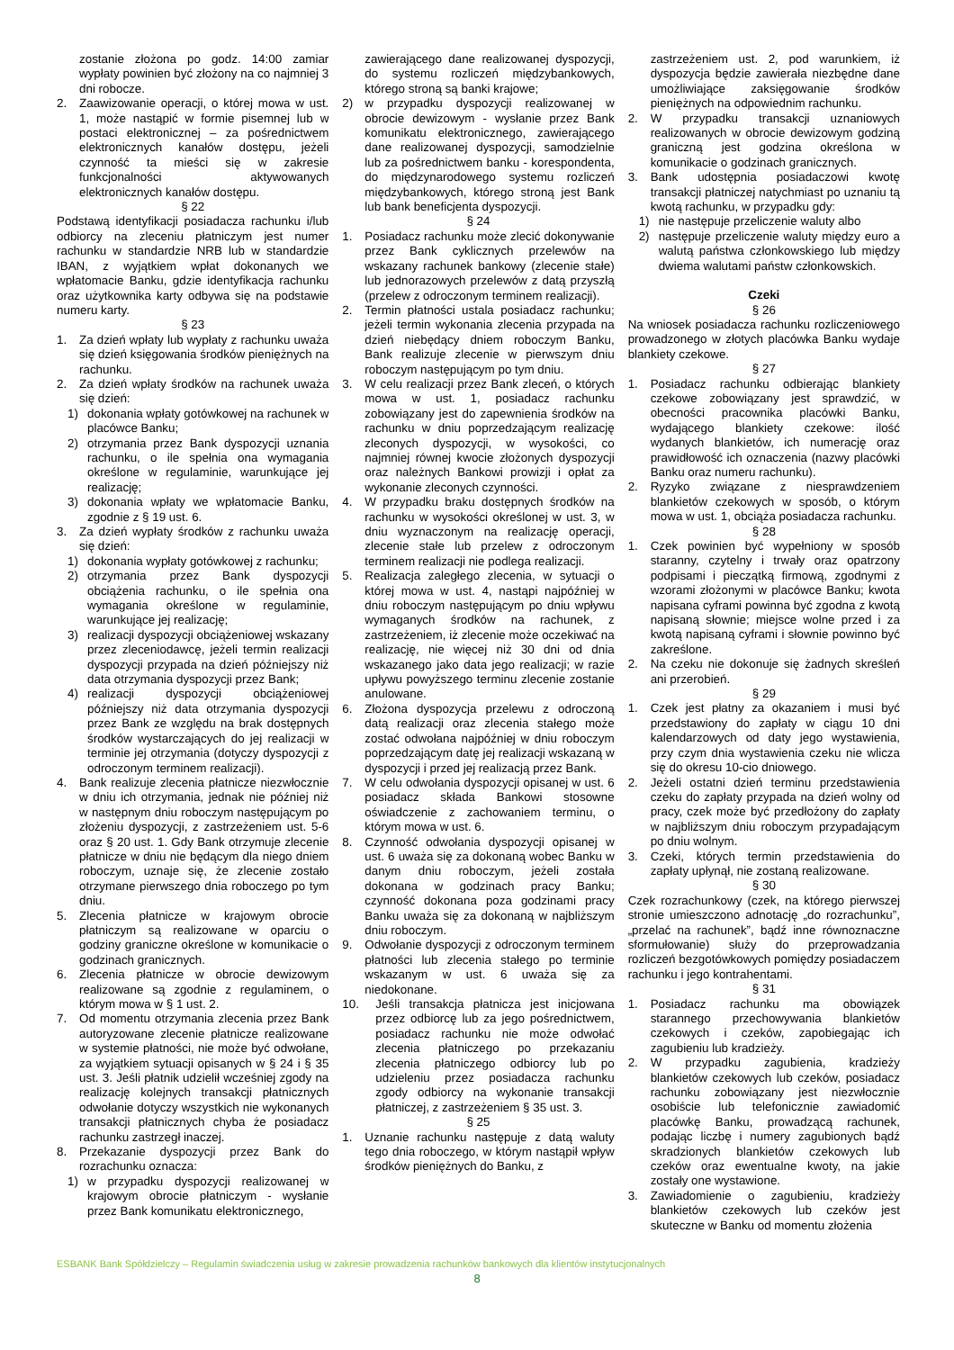zostanie złożona po godz. 14:00 zamiar wypłaty powinien być złożony na co najmniej 3 dni robocze.
2. Zaawizowanie operacji, o której mowa w ust. 1, może nastąpić w formie pisemnej lub w postaci elektronicznej – za pośrednictwem elektronicznych kanałów dostępu, jeżeli czynność ta mieści się w zakresie funkcjonalności aktywowanych elektronicznych kanałów dostępu.
§ 22
Podstawą identyfikacji posiadacza rachunku i/lub odbiorcy na zleceniu płatniczym jest numer rachunku w standardzie NRB lub w standardzie IBAN, z wyjątkiem wpłat dokonanych we wpłatomacie Banku, gdzie identyfikacja rachunku oraz użytkownika karty odbywa się na podstawie numeru karty.
§ 23
1. Za dzień wpłaty lub wypłaty z rachunku uważa się dzień księgowania środków pieniężnych na rachunku.
2. Za dzień wpłaty środków na rachunek uważa się dzień:
1) dokonania wpłaty gotówkowej na rachunek w placówce Banku;
2) otrzymania przez Bank dyspozycji uznania rachunku, o ile spełnia ona wymagania określone w regulaminie, warunkujące jej realizację;
3) dokonania wpłaty we wpłatomacie Banku, zgodnie z § 19 ust. 6.
3. Za dzień wypłaty środków z rachunku uważa się dzień:
1) dokonania wypłaty gotówkowej z rachunku;
2) otrzymania przez Bank dyspozycji obciążenia rachunku, o ile spełnia ona wymagania określone w regulaminie, warunkujące jej realizację;
3) realizacji dyspozycji obciążeniowej wskazany przez zleceniodawcę, jeżeli termin realizacji dyspozycji przypada na dzień późniejszy niż data otrzymania dyspozycji przez Bank;
4) realizacji dyspozycji obciążeniowej późniejszy niż data otrzymania dyspozycji przez Bank ze względu na brak dostępnych środków wystarczających do jej realizacji w terminie jej otrzymania (dotyczy dyspozycji z odroczonym terminem realizacji).
4. Bank realizuje zlecenia płatnicze niezwłocznie w dniu ich otrzymania, jednak nie później niż w następnym dniu roboczym następującym po złożeniu dyspozycji, z zastrzeżeniem ust. 5-6 oraz § 20 ust. 1. Gdy Bank otrzymuje zlecenie płatnicze w dniu nie będącym dla niego dniem roboczym, uznaje się, że zlecenie zostało otrzymane pierwszego dnia roboczego po tym dniu.
5. Zlecenia płatnicze w krajowym obrocie płatniczym są realizowane w oparciu o godziny graniczne określone w komunikacie o godzinach granicznych.
6. Zlecenia płatnicze w obrocie dewizowym realizowane są zgodnie z regulaminem, o którym mowa w § 1 ust. 2.
7. Od momentu otrzymania zlecenia przez Bank autoryzowane zlecenie płatnicze realizowane w systemie płatności, nie może być odwołane, za wyjątkiem sytuacji opisanych w § 24 i § 35 ust. 3. Jeśli płatnik udzielił wcześniej zgody na realizację kolejnych transakcji płatnicznych odwołanie dotyczy wszystkich nie wykonanych transakcji płatnicznych chyba że posiadacz rachunku zastrzegł inaczej.
8. Przekazanie dyspozycji przez Bank do rozrachunku oznacza:
1) w przypadku dyspozycji realizowanej w krajowym obrocie płatniczym - wysłanie przez Bank komunikatu elektronicznego,
zawierającego dane realizowanej dyspozycji, do systemu rozliczeń międzybankowych, którego stroną są banki krajowe;
2) w przypadku dyspozycji realizowanej w obrocie dewizowym - wysłanie przez Bank komunikatu elektronicznego, zawierającego dane realizowanej dyspozycji, samodzielnie lub za pośrednictwem banku - korespondenta, do międzynarodowego systemu rozliczeń międzybankowych, którego stroną jest Bank lub bank beneficjenta dyspozycji.
§ 24
1. Posiadacz rachunku może zlecić dokonywanie przez Bank cyklicznych przelewów na wskazany rachunek bankowy (zlecenie stałe) lub jednorazowych przelewów z datą przyszłą (przelew z odroczonym terminem realizacji).
2. Termin płatności ustala posiadacz rachunku; jeżeli termin wykonania zlecenia przypada na dzień niebędący dniem roboczym Banku, Bank realizuje zlecenie w pierwszym dniu roboczym następującym po tym dniu.
3. W celu realizacji przez Bank zleceń, o których mowa w ust. 1, posiadacz rachunku zobowiązany jest do zapewnienia środków na rachunku w dniu poprzedzającym realizację zleconych dyspozycji, w wysokości, co najmniej równej kwocie złożonych dyspozycji oraz należnych Bankowi prowizji i opłat za wykonanie zleconych czynności.
4. W przypadku braku dostępnych środków na rachunku w wysokości określonej w ust. 3, w dniu wyznaczonym na realizację operacji, zlecenie stałe lub przelew z odroczonym terminem realizacji nie podlega realizacji.
5. Realizacja zaległego zlecenia, w sytuacji o której mowa w ust. 4, nastąpi najpóźniej w dniu roboczym następującym po dniu wpływu wymaganych środków na rachunek, z zastrzeżeniem, iż zlecenie może oczekiwać na realizację, nie więcej niż 30 dni od dnia wskazanego jako data jego realizacji; w razie upływu powyższego terminu zlecenie zostanie anulowane.
6. Złożona dyspozycja przelewu z odroczoną datą realizacji oraz zlecenia stałego może zostać odwołana najpóźniej w dniu roboczym poprzedzającym datę jej realizacji wskazaną w dyspozycji i przed jej realizacją przez Bank.
7. W celu odwołania dyspozycji opisanej w ust. 6 posiadacz składa Bankowi stosowne oświadczenie z zachowaniem terminu, o którym mowa w ust. 6.
8. Czynność odwołania dyspozycji opisanej w ust. 6 uważa się za dokonaną wobec Banku w danym dniu roboczym, jeżeli została dokonana w godzinach pracy Banku; czynność dokonana poza godzinami pracy Banku uważa się za dokonaną w najbliższym dniu roboczym.
9. Odwołanie dyspozycji z odroczonym terminem płatności lub zlecenia stałego po terminie wskazanym w ust. 6 uważa się za niedokonane.
10. Jeśli transakcja płatnicza jest inicjowana przez odbiorcę lub za jego pośrednictwem, posiadacz rachunku nie może odwołać zlecenia płatniczego po przekazaniu zlecenia płatniczego odbiorcy lub po udzieleniu przez posiadacza rachunku zgody odbiorcy na wykonanie transakcji płatniczej, z zastrzeżeniem § 35 ust. 3.
§ 25
1. Uznanie rachunku następuje z datą waluty tego dnia roboczego, w którym nastąpił wpływ środków pieniężnych do Banku, z
zastrzeżeniem ust. 2, pod warunkiem, iż dyspozycja będzie zawierała niezbędne dane umożliwiające zaksięgowanie środków pieniężnych na odpowiednim rachunku.
2. W przypadku transakcji uznaniowych realizowanych w obrocie dewizowym godziną graniczną jest godzina określona w komunikacie o godzinach granicznych.
3. Bank udostępnia posiadaczowi kwotę transakcji płatniczej natychmiast po uznaniu tą kwotą rachunku, w przypadku gdy:
1) nie następuje przeliczenie waluty albo
2) następuje przeliczenie waluty między euro a walutą państwa członkowskiego lub między dwiema walutami państw członkowskich.
Czeki
§ 26
Na wniosek posiadacza rachunku rozliczeniowego prowadzonego w złotych placówka Banku wydaje blankiety czekowe.
§ 27
1. Posiadacz rachunku odbierając blankiety czekowe zobowiązany jest sprawdzić, w obecności pracownika placówki Banku, wydającego blankiety czekowe: ilość wydanych blankietów, ich numerację oraz prawidłowość ich oznaczenia (nazwy placówki Banku oraz numeru rachunku).
2. Ryzyko związane z niesprawdzeniem blankietów czekowych w sposób, o którym mowa w ust. 1, obciąża posiadacza rachunku.
§ 28
1. Czek powinien być wypełniony w sposób staranny, czytelny i trwały oraz opatrzony podpisami i pieczątką firmową, zgodnymi z wzorami złożonymi w placówce Banku; kwota napisana cyframi powinna być zgodna z kwotą napisaną słownie; miejsce wolne przed i za kwotą napisaną cyframi i słownie powinno być zakreślone.
2. Na czeku nie dokonuje się żadnych skreśleń ani przerobień.
§ 29
1. Czek jest płatny za okazaniem i musi być przedstawiony do zapłaty w ciągu 10 dni kalendarzowych od daty jego wystawienia, przy czym dnia wystawienia czeku nie wlicza się do okresu 10-cio dniowego.
2. Jeżeli ostatni dzień terminu przedstawienia czeku do zapłaty przypada na dzień wolny od pracy, czek może być przedłożony do zapłaty w najbliższym dniu roboczym przypadającym po dniu wolnym.
3. Czeki, których termin przedstawienia do zapłaty upłynął, nie zostaną realizowane.
§ 30
Czek rozrachunkowy (czek, na którego pierwszej stronie umieszczono adnotację „do rozrachunku”, „przelać na rachunek”, bądź inne równoznaczne sformułowanie) służy do przeprowadzania rozliczeń bezgotówkowych pomiędzy posiadaczem rachunku i jego kontrahentami.
§ 31
1. Posiadacz rachunku ma obowiązek starannego przechowywania blankietów czekowych i czeków, zapobiegając ich zagubieniu lub kradzieży.
2. W przypadku zagubienia, kradzieży blankietów czekowych lub czeków, posiadacz rachunku zobowiązany jest niezwłocznie osobiście lub telefonicznie zawiadomić placówkę Banku, prowadzącą rachunek, podając liczbę i numery zagubionych bądź skradzionych blankietów czekowych lub czeków oraz ewentualne kwoty, na jakie zostały one wystawione.
3. Zawiadomienie o zagubieniu, kradzieży blankietów czekowych lub czeków jest skuteczne w Banku od momentu złożenia
ESBANK Bank Spółdzielczy – Regulamin świadczenia usług w zakresie prowadzenia rachunków bankowych dla klientów instytucjonalnych
8